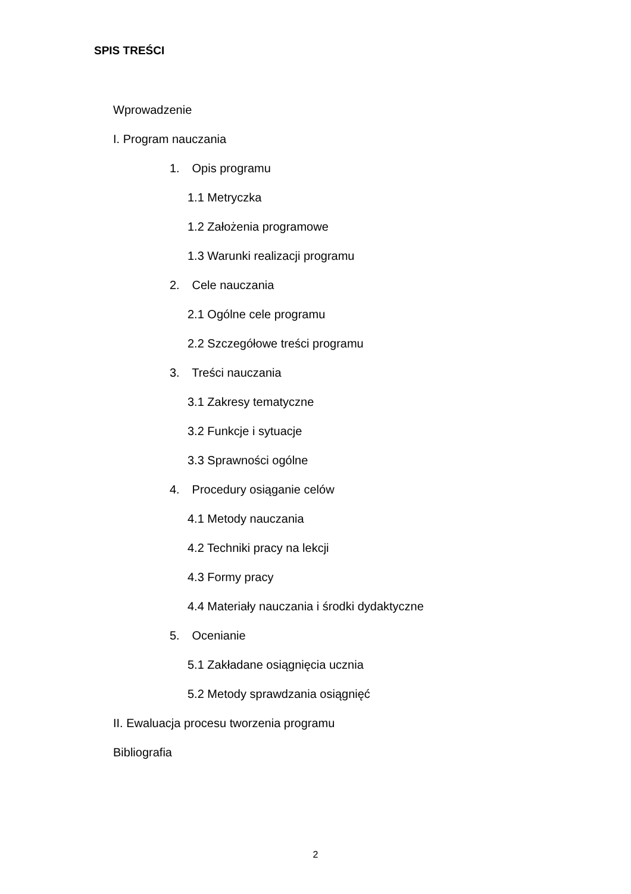SPIS TREŚCI
Wprowadzenie
I. Program nauczania
1. Opis programu
1.1 Metryczka
1.2 Założenia programowe
1.3 Warunki realizacji programu
2. Cele nauczania
2.1 Ogólne cele programu
2.2 Szczegółowe treści programu
3. Treści nauczania
3.1 Zakresy tematyczne
3.2 Funkcje i sytuacje
3.3 Sprawności ogólne
4. Procedury osiąganie celów
4.1 Metody nauczania
4.2 Techniki pracy na lekcji
4.3 Formy pracy
4.4 Materiały nauczania i środki dydaktyczne
5. Ocenianie
5.1 Zakładane osiągnięcia ucznia
5.2 Metody sprawdzania osiągnięć
II. Ewaluacja procesu tworzenia programu
Bibliografia
2